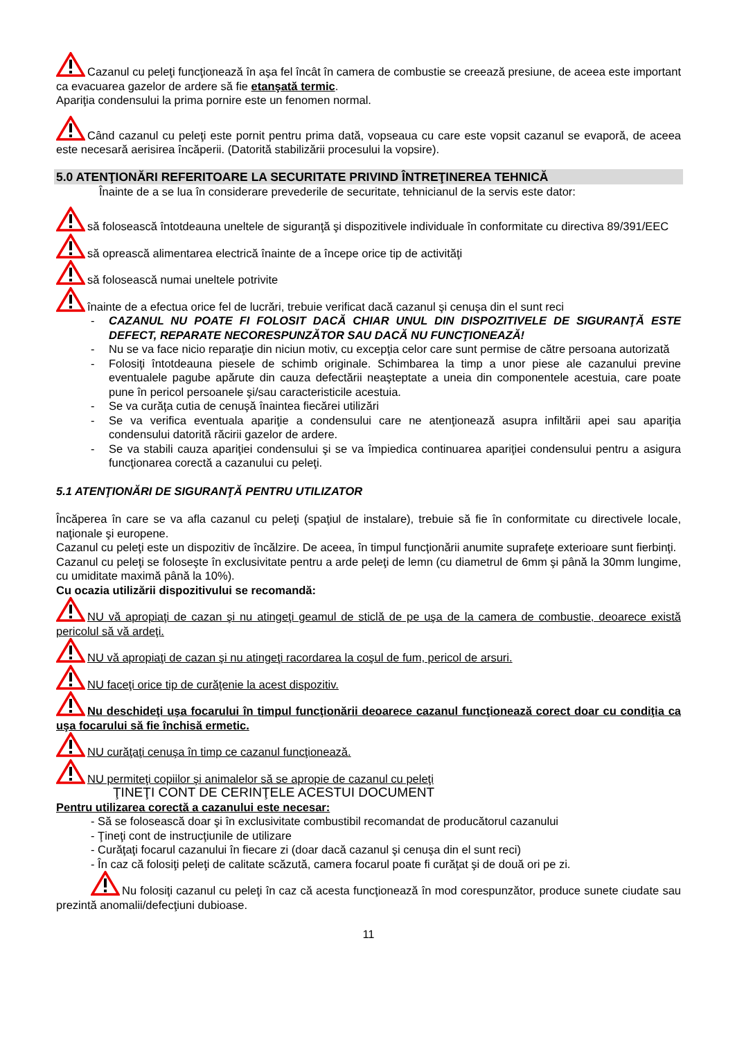Cazanul cu peleţi funcţionează în aşa fel încât în camera de combustie se creează presiune, de aceea este important ca evacuarea gazelor de ardere să fie etanşată termic.
Apariţia condensului la prima pornire este un fenomen normal.
Când cazanul cu peleţi este pornit pentru prima dată, vopseaua cu care este vopsit cazanul se evaporă, de aceea este necesară aerisirea încăperii. (Datorită stabilizării procesului la vopsire).
5.0 ATENŢIONĂRI REFERITOARE LA SECURITATE PRIVIND ÎNTREŢINEREA TEHNICĂ
Înainte de a se lua în considerare prevederile de securitate, tehnicianul de la servis este dator:
să folosească întotdeauna uneltele de siguranţă şi dispozitivele individuale în conformitate cu directiva 89/391/EEC
să oprească alimentarea electrică înainte de a începe orice tip de activităţi
să folosească numai uneltele potrivite
înainte de a efectua orice fel de lucrări, trebuie verificat dacă cazanul şi cenuşa din el sunt reci
- CAZANUL NU POATE FI FOLOSIT DACĂ CHIAR UNUL DIN DISPOZITIVELE DE SIGURANŢĂ ESTE DEFECT, REPARATE NECORESPUNZĂTOR SAU DACĂ NU FUNCŢIONEAZĂ!
- Nu se va face nicio reparaţie din niciun motiv, cu excepţia celor care sunt permise de către persoana autorizată
- Folosiţi întotdeauna piesele de schimb originale. Schimbarea la timp a unor piese ale cazanului previne eventualele pagube apărute din cauza defectării neaşteptate a uneia din componentele acestuia, care poate pune în pericol persoanele şi/sau caracteristicile acestuia.
- Se va curăţa cutia de cenuşă înaintea fiecărei utilizări
- Se va verifica eventuala apariţie a condensului care ne atenţionează asupra infiltării apei sau apariţia condensului datorită răcirii gazelor de ardere.
- Se va stabili cauza apariţiei condensului şi se va împiedica continuarea apariţiei condensului pentru a asigura funcţionarea corectă a cazanului cu peleţi.
5.1 ATENŢIONĂRI DE SIGURANŢĂ PENTRU UTILIZATOR
Încăperea în care se va afla cazanul cu peleţi (spaţiul de instalare), trebuie să fie în conformitate cu directivele locale, naţionale şi europene.
Cazanul cu peleţi este un dispozitiv de încălzire. De aceea, în timpul funcţionării anumite suprafeţe exterioare sunt fierbinţi.
Cazanul cu peleţi se foloseşte în exclusivitate pentru a arde peleţi de lemn (cu diametrul de 6mm şi până la 30mm lungime, cu umiditate maximă până la 10%).
Cu ocazia utilizării dispozitivului se recomandă:
NU vă apropiaţi de cazan şi nu atingeţi geamul de sticlă de pe uşa de la camera de combustie, deoarece există pericolul să vă ardeţi.
NU vă apropiaţi de cazan şi nu atingeţi racordarea la coşul de fum, pericol de arsuri.
NU faceţi orice tip de curăţenie la acest dispozitiv.
Nu deschideţi uşa focarului în timpul funcţionării deoarece cazanul funcţionează corect doar cu condiţia ca uşa focarului să fie închisă ermetic.
NU curăţaţi cenuşa în timp ce cazanul funcţionează.
NU permiteţi copiilor şi animalelor să se apropie de cazanul cu peleţi
ŢINEŢI CONT DE CERINŢELE ACESTUI DOCUMENT
Pentru utilizarea corectă a cazanului este necesar:
- Să se folosească doar şi în exclusivitate combustibil recomandat de producătorul cazanului
- Ţineţi cont de instrucţiunile de utilizare
- Curăţaţi focarul cazanului în fiecare zi (doar dacă cazanul şi cenuşa din el sunt reci)
- În caz că folosiţi peleţi de calitate scăzută, camera focarul poate fi curăţat şi de două ori pe zi.
Nu folosiţi cazanul cu peleţi în caz că acesta funcţionează în mod corespunzător, produce sunete ciudate sau prezintă anomalii/defecţiuni dubioase.
11